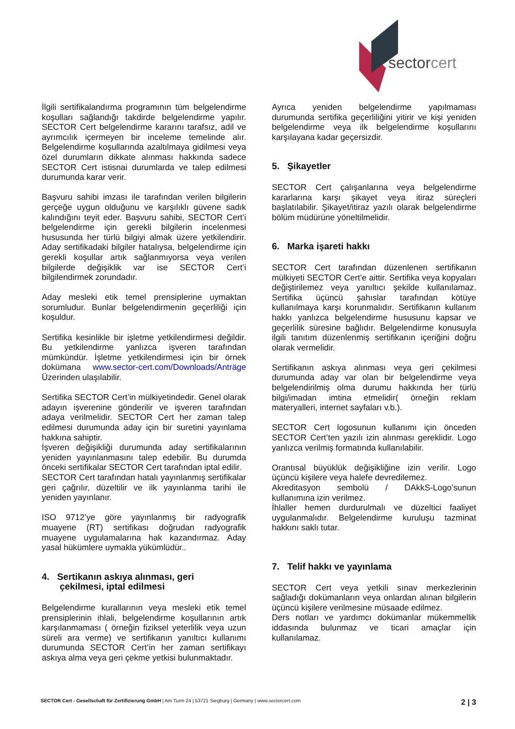sectorcert
İlgili sertifikalandırma programının tüm belgelendirme koşulları sağlandığı takdirde belgelendirme yapılır. SECTOR Cert belgelendirme kararını tarafsız, adil ve ayrımcılık içermeyen bir inceleme temelinde alır. Belgelendirme koşullarında azaltılmaya gidilmesi veya özel durumların dikkate alınması hakkında sadece SECTOR Cert istisnai durumlarda ve talep edilmesi durumunda karar verir.
Başvuru sahibi imzası ile tarafından verilen bilgilerin gerçeğe uygun olduğunu ve karşılıklı güvene sadık kalındığını teyit eder. Başvuru sahibi, SECTOR Cert’i belgelendirme için gerekli bilgilerin incelenmesi hususunda her türlü bilgiyi almak üzere yetkilendirir. Aday sertifikadaki bilgiler hatalıysa, belgelendirme için gerekli koşullar artık sağlanmıyorsa veya verilen bilgilerde değişiklik var ise SECTOR Cert’i bilgilendirmek zorundadır.
Aday mesleki etik temel prensiplerine uymaktan sorumludur. Bunlar belgelendirmenin geçerliliği için koşuldur.
Sertifika kesinlikle bir işletme yetkilendirmesi değildir. Bu yetkilendirme yanlızca işveren tarafından mümkündür. İşletme yetkilendirmesi için bir örnek dokümana www.sector-cert.com/Downloads/Anträge Üzerinden ulaşılabilir.
Sertifika SECTOR Cert’in mülkiyetindedir. Genel olarak adayın işverenine gönderilir ve işveren tarafından adaya verilmelidir. SECTOR Cert her zaman talep edilmesi durumunda aday için bir suretini yayınlama hakkına sahiptir.
İşveren değişikliği durumunda aday sertifikalarının yeniden yayınlanmasını talep edebilir. Bu durumda önceki sertifikalar SECTOR Cert tarafından iptal edilir.
SECTOR Cert tarafından hatalı yayınlanmış sertifikalar geri çağrılır, düzeltilir ve ilk yayınlanma tarihi ile yeniden yayınlanır.
ISO 9712’ye göre yayınlanmış bir radyografik muayene (RT) sertifikası doğrudan radyografik muayene uygulamalarına hak kazandırmaz. Aday yasal hükümlere uymakla yükümlüdür..
4. Sertikanın askıya alınması, geri
çekilmesi, iptal edilmesi
Belgelendirme kurallarının veya mesleki etik temel prensiplerinin ihlali, belgelendirme koşullarının artık karşılanmaması ( örneğin fiziksel yeterlilik veya uzun süreli ara verme) ve sertifikanın yanıltıcı kullanımı durumunda SECTOR Cert’in her zaman sertifikayı askıya alma veya geri çekme yetkisi bulunmaktadır.
Ayrıca yeniden belgelendirme yapılmaması durumunda sertifika geçerliliğini yitirir ve kişi yeniden belgelendirme veya ilk belgelendirme koşullarını karşılayana kadar geçersizdir.
5. Şikayetler
SECTOR Cert çalışanlarına veya belgelendirme kararlarına karşı şikayet veya itiraz süreçleri başlatılabilir. Şikayet/itiraz yazılı olarak belgelendirme bölüm müdürüne yöneltilmelidir.
6. Marka işareti hakkı
SECTOR Cert tarafından düzenlenen sertifikanın mülkiyeti SECTOR Cert’e aittir. Sertifika veya kopyaları değiştirilemez veya yanıltıcı şekilde kullanılamaz. Sertifika üçüncü şahıslar tarafından kötüye kullanılmaya karşı korunmalıdır. Sertifikanın kullanım hakkı yanlızca belgelendirme hususunu kapsar ve geçerlilik süresine bağlıdır. Belgelendirme konusuyla ilgili tanıtım düzenlenmiş sertifikanın içeriğini doğru olarak vermelidir.
Sertifikanın askıya alınması veya geri çekilmesi durumunda aday var olan bir belgelendirme veya belgelendirilmiş olma durumu hakkında her türlü bilgi/imadan imtina etmelidir( örneğin reklam materyalleri, internet sayfaları v.b.).
SECTOR Cert logosunun kullanımı için önceden SECTOR Cert’ten yazılı izin alınması gereklidir. Logo yanlızca verilmiş formatında kullanılabilir.
Orantısal büyüklük değişikliğine izin verilir. Logo üçüncü kişilere veya halefe devredilemez.
Akreditasyon sembolü / DAkkS-Logo’sunun kullanımına izin verilmez.
İhlaller hemen durdurulmalı ve düzeltici faaliyet uygulanmalıdır. Belgelendirme kuruluşu tazminat hakkını saklı tutar.
7. Telif hakkı ve yayınlama
SECTOR Cert veya yetkili sınav merkezlerinin sağladığı dokümanların veya onlardan alınan bilgilerin üçüncü kişilere verilmesine müsaade edilmez.
Ders notları ve yardımcı dokümanlar mükemmellik iddasında bulunmaz ve ticari amaçlar için kullanılamaz.
SECTOR Cert - Gesellschaft für Zertifizierung GmbH | Am Turm 24 | 53721 Siegburg | Germany | www.sectorcert.com 2 | 3